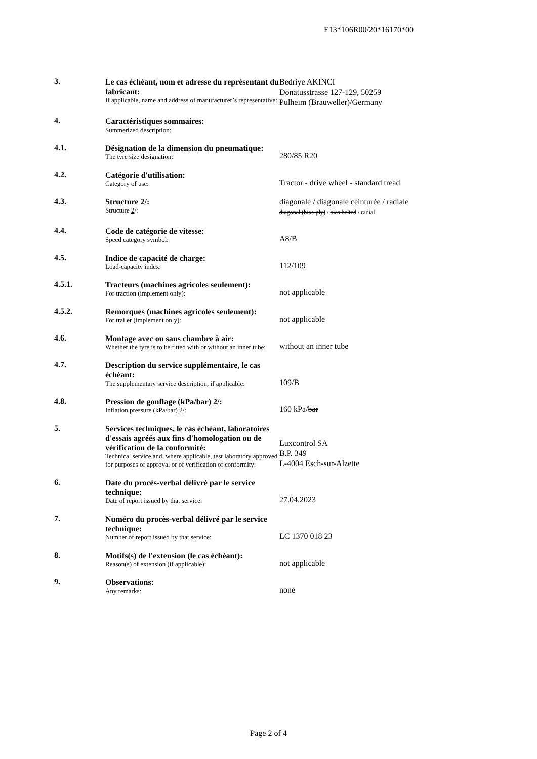E13*106R00/20*16170*00
3.
Le cas échéant, nom et adresse du représentant du fabricant:
If applicable, name and address of manufacturer’s representative:
Bedriye AKINCI
Donatusstrasse 127-129, 50259
Pulheim (Brauweller)/Germany
4.
Caractéristiques sommaires:
Summerized description:
4.1.
Désignation de la dimension du pneumatique:
The tyre size designation:
280/85 R20
4.2.
Catégorie d'utilisation:
Category of use:
Tractor - drive wheel - standard tread
4.3.
Structure 2/:
Structure 2/:
diagonale / diagonale ceinturée / radiale
diagonal (bias-ply) / bias belted / radial
4.4.
Code de catégorie de vitesse:
Speed category symbol:
A8/B
4.5.
Indice de capacité de charge:
Load-capacity index:
112/109
4.5.1.
Tracteurs (machines agricoles seulement):
For traction (implement only):
not applicable
4.5.2.
Remorques (machines agricoles seulement):
For trailer (implement only):
not applicable
4.6.
Montage avec ou sans chambre à air:
Whether the tyre is to be fitted with or without an inner tube:
without an inner tube
4.7.
Description du service supplémentaire, le cas échéant:
The supplementary service description, if applicable:
109/B
4.8.
Pression de gonflage (kPa/bar) 2/:
Inflation pressure (kPa/bar) 2/:
160 kPa/bar
5.
Services techniques, le cas échéant, laboratoires d'essais agréés aux fins d'homologation ou de vérification de la conformité:
Technical service and, where applicable, test laboratory approved for purposes of approval or of verification of conformity:
Luxcontrol SA
B.P. 349
L-4004 Esch-sur-Alzette
6.
Date du procès-verbal délivré par le service technique:
Date of report issued by that service:
27.04.2023
7.
Numéro du procès-verbal délivré par le service technique:
Number of report issued by that service:
LC 1370 018 23
8.
Motifs(s) de l'extension (le cas échéant):
Reason(s) of extension (if applicable):
not applicable
9.
Observations:
Any remarks:
none
Page 2 of 4